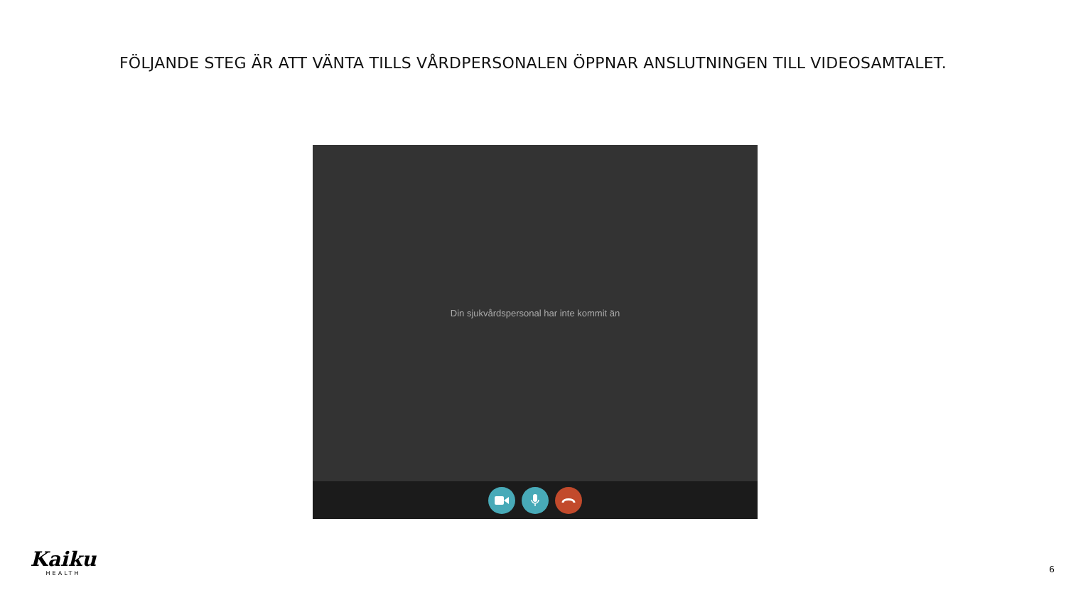FÖLJANDE STEG ÄR ATT VÄNTA TILLS VÅRDPERSONALEN ÖPPNAR ANSLUTNINGEN TILL VIDEOSAMTALET.
Din sjukvårdspersonal har inte kommit än
Kaiku
HEALTH
6